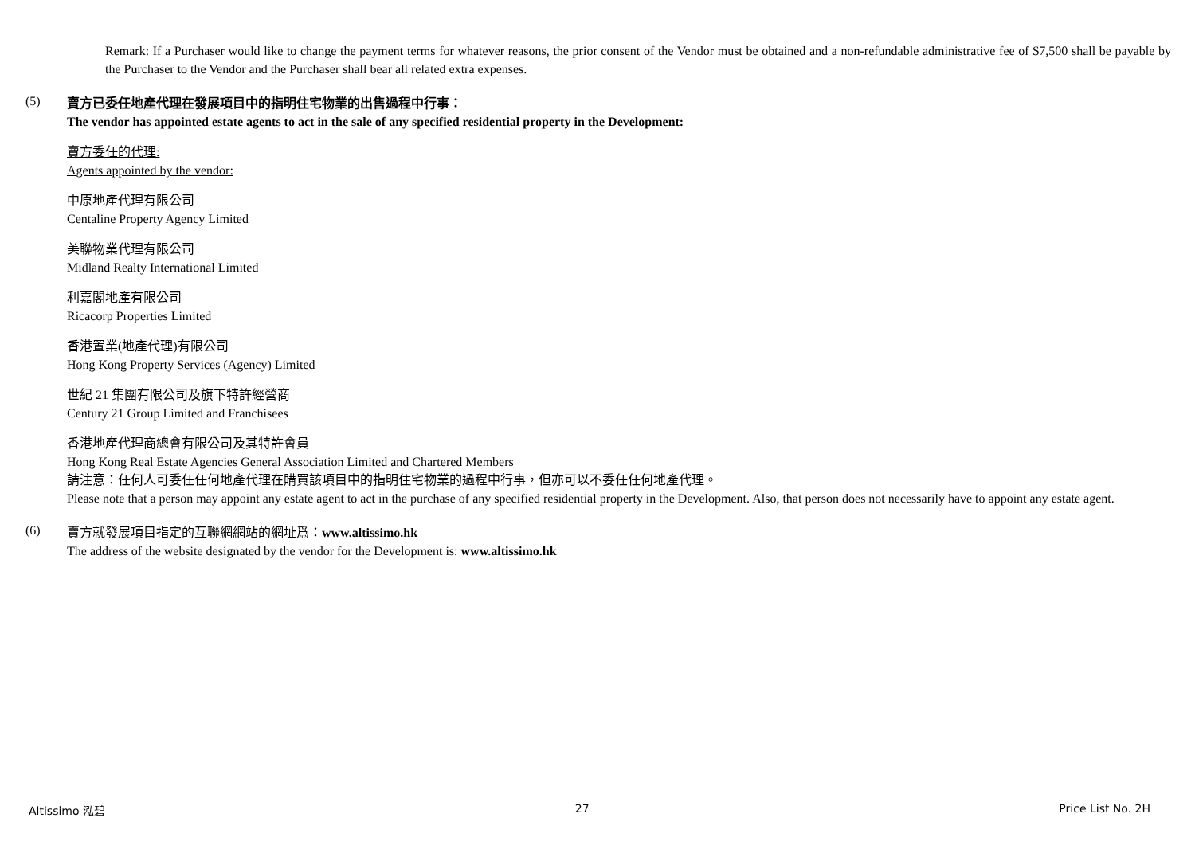Remark: If a Purchaser would like to change the payment terms for whatever reasons, the prior consent of the Vendor must be obtained and a non-refundable administrative fee of $7,500 shall be payable by the Purchaser to the Vendor and the Purchaser shall bear all related extra expenses.
(5)
賣方已委任地產代理在發展項目中的指明住宅物業的出售過程中行事：
The vendor has appointed estate agents to act in the sale of any specified residential property in the Development:
賣方委任的代理:
Agents appointed by the vendor:
中原地產代理有限公司
Centaline Property Agency Limited
美聯物業代理有限公司
Midland Realty International Limited
利嘉閣地產有限公司
Ricacorp Properties Limited
香港置業(地產代理)有限公司
Hong Kong Property Services (Agency) Limited
世紀 21 集團有限公司及旗下特許經營商
Century 21 Group Limited and Franchisees
香港地產代理商總會有限公司及其特許會員
Hong Kong Real Estate Agencies General Association Limited and Chartered Members
請注意：任何人可委任任何地產代理在購買該項目中的指明住宅物業的過程中行事，但亦可以不委任任何地產代理。
Please note that a person may appoint any estate agent to act in the purchase of any specified residential property in the Development. Also, that person does not necessarily have to appoint any estate agent.
(6)
賣方就發展項目指定的互聯網網站的網址爲：www.altissimo.hk
The address of the website designated by the vendor for the Development is: www.altissimo.hk
Altissimo 泓碧 27 Price List No. 2H